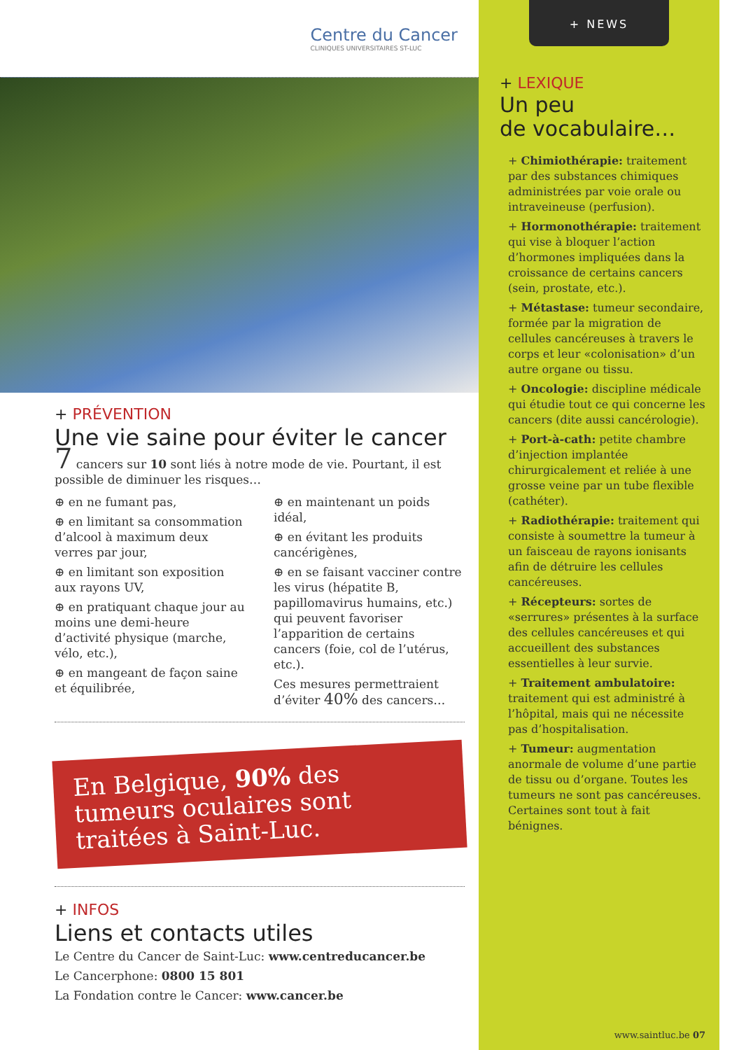Centre du Cancer
CLINIQUES UNIVERSITAIRES ST-LUC
+ PRÉVENTION
Une vie saine pour éviter le cancer
7 cancers sur 10 sont liés à notre mode de vie. Pourtant, il est possible de diminuer les risques…
⊕ en ne fumant pas,
⊕ en limitant sa consommation d’alcool à maximum deux verres par jour,
⊕ en limitant son exposition aux rayons UV,
⊕ en pratiquant chaque jour au moins une demi-heure d’activité physique (marche, vélo, etc.),
⊕ en mangeant de façon saine et équilibrée,
⊕ en maintenant un poids idéal,
⊕ en évitant les produits cancérigènes,
⊕ en se faisant vacciner contre les virus (hépatite B, papillomavirus humains, etc.) qui peuvent favoriser l’apparition de certains cancers (foie, col de l’utérus, etc.).
Ces mesures permettraient d’éviter 40% des cancers…
En Belgique, 90% des tumeurs oculaires sont traitées à Saint-Luc.
+ INFOS
Liens et contacts utiles
Le Centre du Cancer de Saint-Luc: www.centreducancer.be
Le Cancerphone: 0800 15 801
La Fondation contre le Cancer: www.cancer.be
+ NEWS
+ LEXIQUE
Un peu
de vocabulaire…
+ Chimiothérapie: traitement par des substances chimiques administrées par voie orale ou intraveineuse (perfusion).
+ Hormonothérapie: traitement qui vise à bloquer l’action d’hormones impliquées dans la croissance de certains cancers (sein, prostate, etc.).
+ Métastase: tumeur secondaire, formée par la migration de cellules cancéreuses à travers le corps et leur «colonisation» d’un autre organe ou tissu.
+ Oncologie: discipline médicale qui étudie tout ce qui concerne les cancers (dite aussi cancérologie).
+ Port-à-cath: petite chambre d’injection implantée chirurgicalement et reliée à une grosse veine par un tube flexible (cathéter).
+ Radiothérapie: traitement qui consiste à soumettre la tumeur à un faisceau de rayons ionisants afin de détruire les cellules cancéreuses.
+ Récepteurs: sortes de «serrures» présentes à la surface des cellules cancéreuses et qui accueillent des substances essentielles à leur survie.
+ Traitement ambulatoire: traitement qui est administré à l’hôpital, mais qui ne nécessite pas d’hospitalisation.
+ Tumeur: augmentation anormale de volume d’une partie de tissu ou d’organe. Toutes les tumeurs ne sont pas cancéreuses. Certaines sont tout à fait bénignes.
www.saintluc.be 07